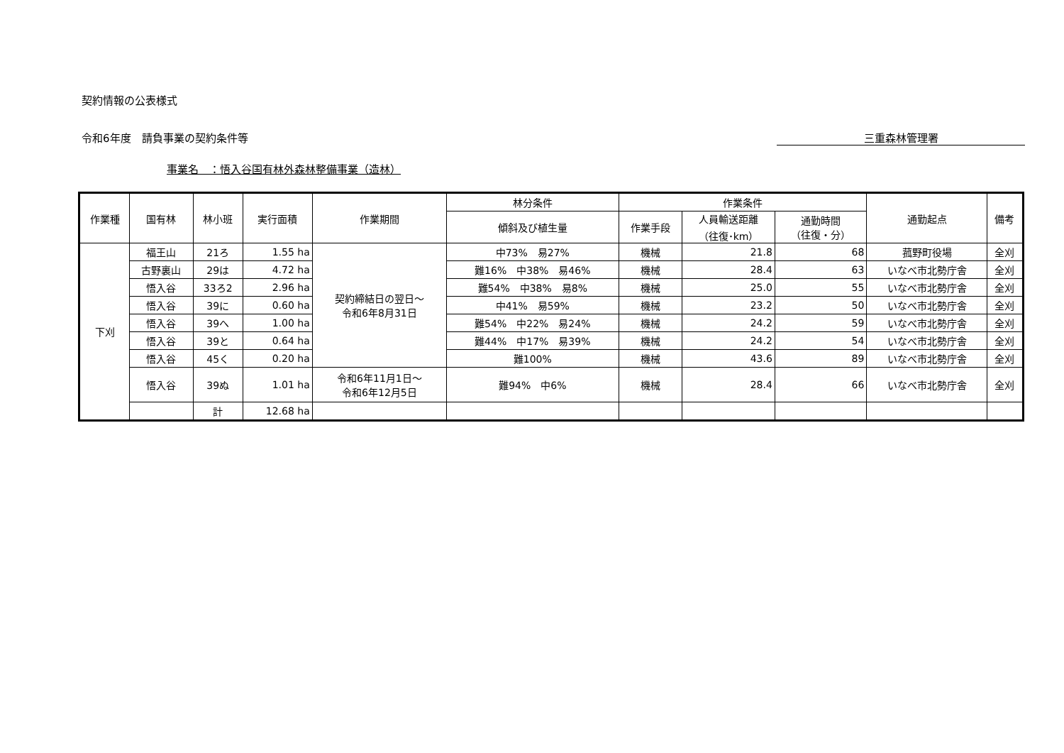契約情報の公表様式
令和6年度　請負事業の契約条件等 三重森林管理署
事業名　：悟入谷国有林外森林整備事業（造林）
| 作業種 | 国有林 | 林小班 | 実行面積 | 作業期間 | 林分条件 | 作業条件 | | | 通勤起点 | 備考 |
| --- | --- | --- | --- | --- | --- | --- | --- | --- | --- | --- |
| | | | | | 傾斜及び植生量 | 作業手段 | 人員輸送距離 （往復･km） | 通勤時間 （往復・分） | | |
| 下刈 | 福王山 | 21ろ | 1.55 ha | 契約締結日の翌日～ 令和6年8月31日 | 中73% 易27% | 機械 | 21.8 | 68 | 菰野町役場 | 全刈 |
| | 古野裏山 | 29は | 4.72 ha | | 難16% 中38% 易46% | 機械 | 28.4 | 63 | いなべ市北勢庁舎 | 全刈 |
| | 悟入谷 | 33ろ2 | 2.96 ha | | 難54% 中38% 易8% | 機械 | 25.0 | 55 | いなべ市北勢庁舎 | 全刈 |
| | 悟入谷 | 39に | 0.60 ha | | 中41% 易59% | 機械 | 23.2 | 50 | いなべ市北勢庁舎 | 全刈 |
| | 悟入谷 | 39へ | 1.00 ha | | 難54% 中22% 易24% | 機械 | 24.2 | 59 | いなべ市北勢庁舎 | 全刈 |
| | 悟入谷 | 39と | 0.64 ha | | 難44% 中17% 易39% | 機械 | 24.2 | 54 | いなべ市北勢庁舎 | 全刈 |
| | 悟入谷 | 45く | 0.20 ha | | 難100% | 機械 | 43.6 | 89 | いなべ市北勢庁舎 | 全刈 |
| | 悟入谷 | 39ぬ | 1.01 ha | 令和6年11月1日～ 令和6年12月5日 | 難94% 中6% | 機械 | 28.4 | 66 | いなべ市北勢庁舎 | 全刈 |
| | | 計 | 12.68 ha | | | | | | | |